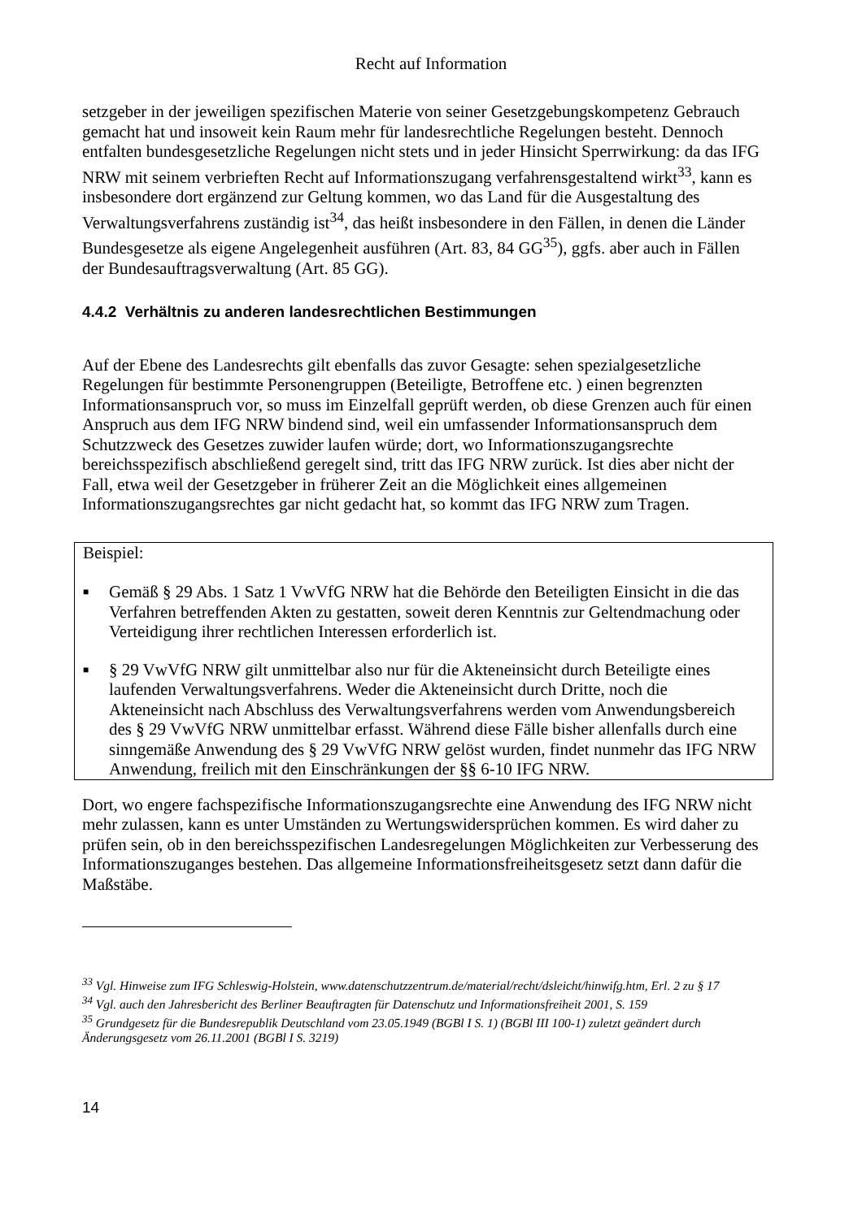Recht auf Information
setzgeber in der jeweiligen spezifischen Materie von seiner Gesetzgebungskompetenz Gebrauch gemacht hat und insoweit kein Raum mehr für landesrechtliche Regelungen besteht. Dennoch entfalten bundesgesetzliche Regelungen nicht stets und in jeder Hinsicht Sperrwirkung: da das IFG NRW mit seinem verbrieften Recht auf Informationszugang verfahrensgestaltend wirkt<sup>33</sup>, kann es insbesondere dort ergänzend zur Geltung kommen, wo das Land für die Ausgestaltung des Verwaltungsverfahrens zuständig ist<sup>34</sup>, das heißt insbesondere in den Fällen, in denen die Länder Bundesgesetze als eigene Angelegenheit ausführen (Art. 83, 84 GG<sup>35</sup>), ggfs. aber auch in Fällen der Bundesauftragsverwaltung (Art. 85 GG).
4.4.2 Verhältnis zu anderen landesrechtlichen Bestimmungen
Auf der Ebene des Landesrechts gilt ebenfalls das zuvor Gesagte: sehen spezialgesetzliche Regelungen für bestimmte Personengruppen (Beteiligte, Betroffene etc. ) einen begrenzten Informationsanspruch vor, so muss im Einzelfall geprüft werden, ob diese Grenzen auch für einen Anspruch aus dem IFG NRW bindend sind, weil ein umfassender Informationsanspruch dem Schutzzweck des Gesetzes zuwider laufen würde; dort, wo Informationszugangsrechte bereichsspezifisch abschließend geregelt sind, tritt das IFG NRW zurück. Ist dies aber nicht der Fall, etwa weil der Gesetzgeber in früherer Zeit an die Möglichkeit eines allgemeinen Informationszugangsrechtes gar nicht gedacht hat, so kommt das IFG NRW zum Tragen.
Beispiel:
■ Gemäß § 29 Abs. 1 Satz 1 VwVfG NRW hat die Behörde den Beteiligten Einsicht in die das Verfahren betreffenden Akten zu gestatten, soweit deren Kenntnis zur Geltendmachung oder Verteidigung ihrer rechtlichen Interessen erforderlich ist.
■ § 29 VwVfG NRW gilt unmittelbar also nur für die Akteneinsicht durch Beteiligte eines laufenden Verwaltungsverfahrens. Weder die Akteneinsicht durch Dritte, noch die Akteneinsicht nach Abschluss des Verwaltungsverfahrens werden vom Anwendungsbereich des § 29 VwVfG NRW unmittelbar erfasst. Während diese Fälle bisher allenfalls durch eine sinngemäße Anwendung des § 29 VwVfG NRW gelöst wurden, findet nunmehr das IFG NRW Anwendung, freilich mit den Einschränkungen der §§ 6-10 IFG NRW.
Dort, wo engere fachspezifische Informationszugangsrechte eine Anwendung des IFG NRW nicht mehr zulassen, kann es unter Umständen zu Wertungswidersprüchen kommen. Es wird daher zu prüfen sein, ob in den bereichsspezifischen Landesregelungen Möglichkeiten zur Verbesserung des Informationszuganges bestehen. Das allgemeine Informationsfreiheitsgesetz setzt dann dafür die Maßstäbe.
<sup>33</sup> Vgl. Hinweise zum IFG Schleswig-Holstein, www.datenschutzzentrum.de/material/recht/dsleicht/hinwifg.htm, Erl. 2 zu § 17
<sup>34</sup> Vgl. auch den Jahresbericht des Berliner Beauftragten für Datenschutz und Informationsfreiheit 2001, S. 159
<sup>35</sup> Grundgesetz für die Bundesrepublik Deutschland vom 23.05.1949 (BGBl I S. 1) (BGBl III 100-1) zuletzt geändert durch Änderungsgesetz vom 26.11.2001 (BGBl I S. 3219)
14